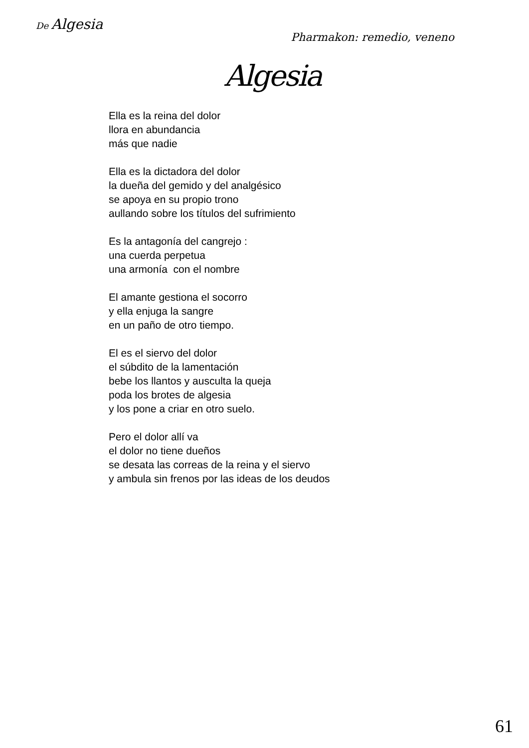De Algesia
Pharmakon: remedio, veneno
Algesia
Ella es la reina del dolor
llora en abundancia
más que nadie
Ella es la dictadora del dolor
la dueña del gemido y del analgésico
se apoya en su propio trono
aullando sobre los títulos del sufrimiento
Es la antagonía del cangrejo :
una cuerda perpetua
una armonía con el nombre
El amante gestiona el socorro
y ella enjuga la sangre
en un paño de otro tiempo.
El es el siervo del dolor
el súbdito de la lamentación
bebe los llantos y ausculta la queja
poda los brotes de algesia
y los pone a criar en otro suelo.
Pero el dolor allí va
el dolor no tiene dueños
se desata las correas de la reina y el siervo
y ambula sin frenos por las ideas de los deudos
61